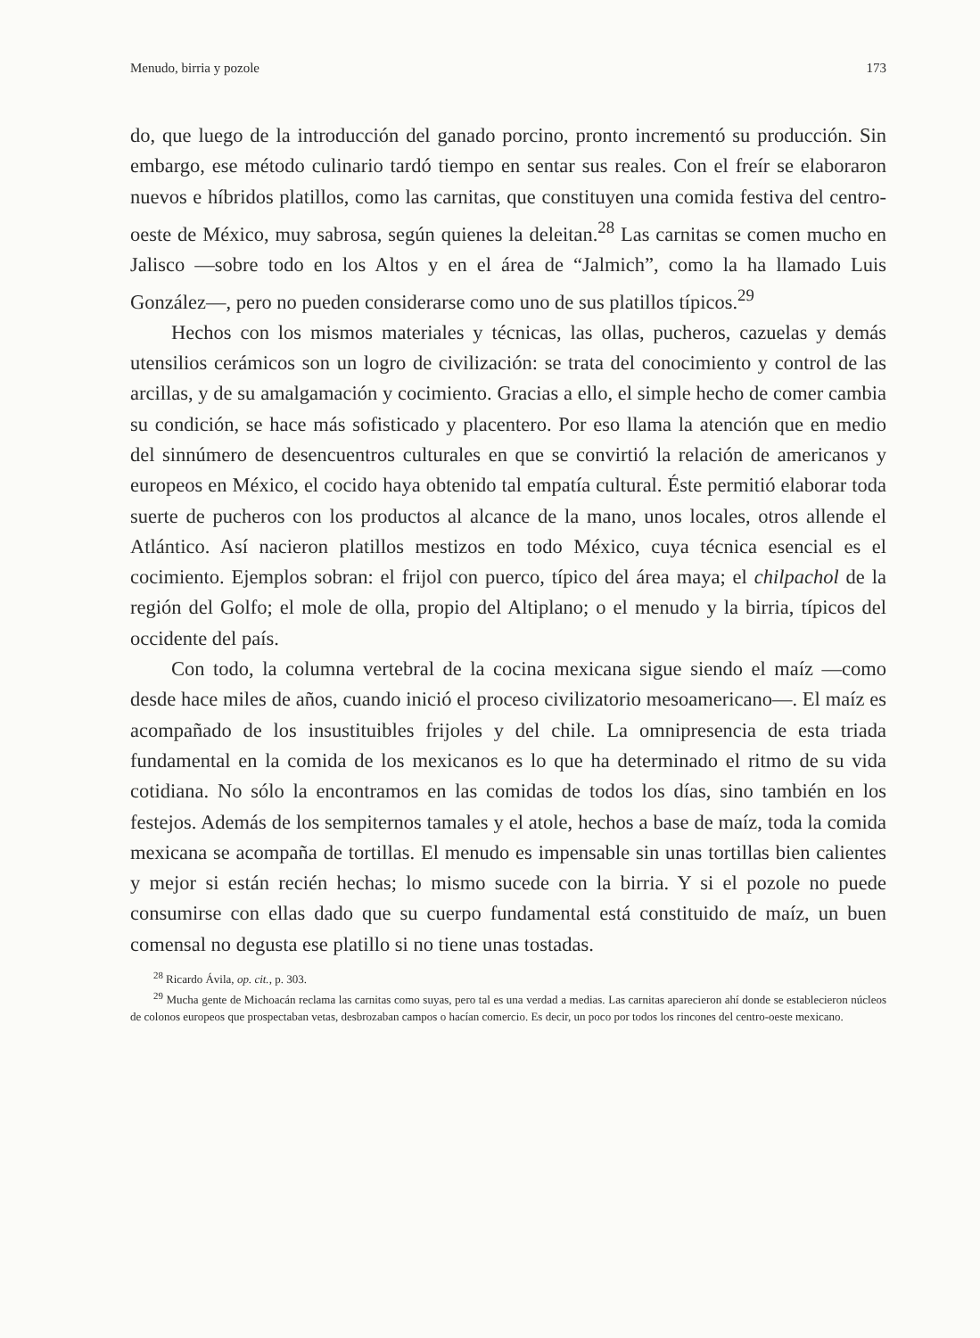Menudo, birria y pozole 173
do, que luego de la introducción del ganado porcino, pronto incrementó su producción. Sin embargo, ese método culinario tardó tiempo en sentar sus reales. Con el freír se elaboraron nuevos e híbridos platillos, como las carnitas, que constituyen una comida festiva del centro-oeste de México, muy sabrosa, según quienes la deleitan.<sup>28</sup> Las carnitas se comen mucho en Jalisco —sobre todo en los Altos y en el área de “Jalmich”, como la ha llamado Luis González—, pero no pueden considerarse como uno de sus platillos típicos.<sup>29</sup>
Hechos con los mismos materiales y técnicas, las ollas, pucheros, cazuelas y demás utensilios cerámicos son un logro de civilización: se trata del conocimiento y control de las arcillas, y de su amalgamación y cocimiento. Gracias a ello, el simple hecho de comer cambia su condición, se hace más sofisticado y placentero. Por eso llama la atención que en medio del sinnúmero de desencuentros culturales en que se convirtió la relación de americanos y europeos en México, el cocido haya obtenido tal empatía cultural. Éste permitió elaborar toda suerte de pucheros con los productos al alcance de la mano, unos locales, otros allende el Atlántico. Así nacieron platillos mestizos en todo México, cuya técnica esencial es el cocimiento. Ejemplos sobran: el frijol con puerco, típico del área maya; el chilpachol de la región del Golfo; el mole de olla, propio del Altiplano; o el menudo y la birria, típicos del occidente del país.
Con todo, la columna vertebral de la cocina mexicana sigue siendo el maíz —como desde hace miles de años, cuando inició el proceso civilizatorio mesoamericano—. El maíz es acompañado de los insustituibles frijoles y del chile. La omnipresencia de esta triada fundamental en la comida de los mexicanos es lo que ha determinado el ritmo de su vida cotidiana. No sólo la encontramos en las comidas de todos los días, sino también en los festejos. Además de los sempiternos tamales y el atole, hechos a base de maíz, toda la comida mexicana se acompaña de tortillas. El menudo es impensable sin unas tortillas bien calientes y mejor si están recién hechas; lo mismo sucede con la birria. Y si el pozole no puede consumirse con ellas dado que su cuerpo fundamental está constituido de maíz, un buen comensal no degusta ese platillo si no tiene unas tostadas.
<sup>28</sup> Ricardo Ávila, op. cit., p. 303.
<sup>29</sup> Mucha gente de Michoacán reclama las carnitas como suyas, pero tal es una verdad a medias. Las carnitas aparecieron ahí donde se establecieron núcleos de colonos europeos que prospectaban vetas, desbrozaban campos o hacían comercio. Es decir, un poco por todos los rincones del centro-oeste mexicano.